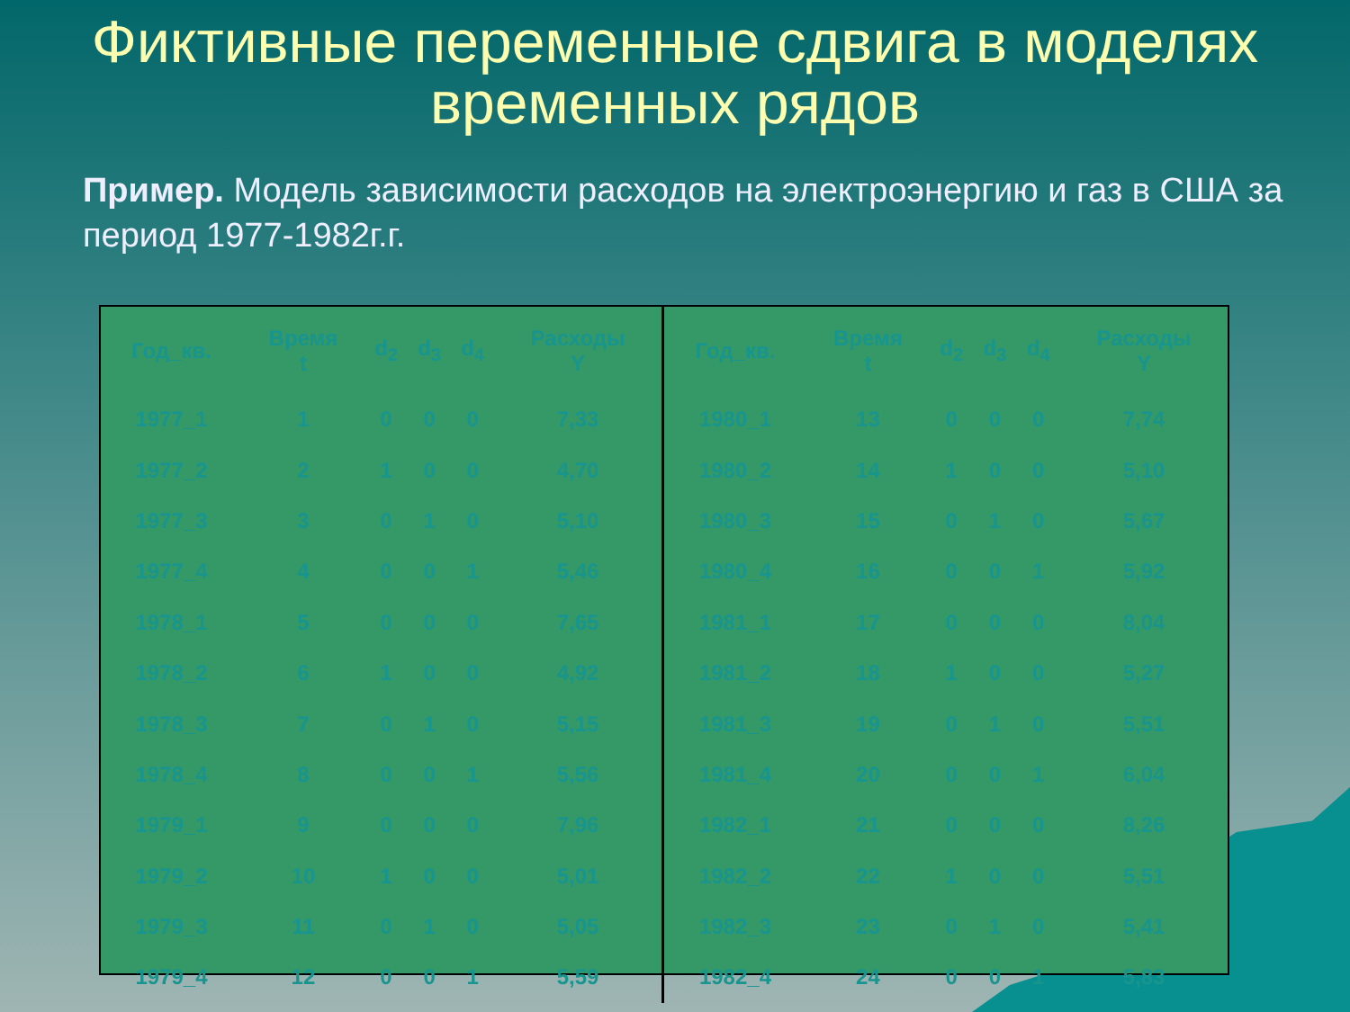Фиктивные переменные сдвига в моделях временных рядов
Пример. Модель зависимости расходов на электроэнергию и газ в США за период 1977-1982г.г.
| Год_кв. | Время t | d<sub>2</sub> | d<sub>3</sub> | d<sub>4</sub> | Расходы Y |
| --- | --- | --- | --- | --- | --- |
| 1977_1 | 1 | 0 | 0 | 0 | 7,33 |
| 1977_2 | 2 | 1 | 0 | 0 | 4,70 |
| 1977_3 | 3 | 0 | 1 | 0 | 5,10 |
| 1977_4 | 4 | 0 | 0 | 1 | 5,46 |
| 1978_1 | 5 | 0 | 0 | 0 | 7,65 |
| 1978_2 | 6 | 1 | 0 | 0 | 4,92 |
| 1978_3 | 7 | 0 | 1 | 0 | 5,15 |
| 1978_4 | 8 | 0 | 0 | 1 | 5,56 |
| 1979_1 | 9 | 0 | 0 | 0 | 7,96 |
| 1979_2 | 10 | 1 | 0 | 0 | 5,01 |
| 1979_3 | 11 | 0 | 1 | 0 | 5,05 |
| 1979_4 | 12 | 0 | 0 | 1 | 5,59 |
| Год_кв. | Время t | d<sub>2</sub> | d<sub>3</sub> | d<sub>4</sub> | Расходы Y |
| --- | --- | --- | --- | --- | --- |
| 1980_1 | 13 | 0 | 0 | 0 | 7,74 |
| 1980_2 | 14 | 1 | 0 | 0 | 5,10 |
| 1980_3 | 15 | 0 | 1 | 0 | 5,67 |
| 1980_4 | 16 | 0 | 0 | 1 | 5,92 |
| 1981_1 | 17 | 0 | 0 | 0 | 8,04 |
| 1981_2 | 18 | 1 | 0 | 0 | 5,27 |
| 1981_3 | 19 | 0 | 1 | 0 | 5,51 |
| 1981_4 | 20 | 0 | 0 | 1 | 6,04 |
| 1982_1 | 21 | 0 | 0 | 0 | 8,26 |
| 1982_2 | 22 | 1 | 0 | 0 | 5,51 |
| 1982_3 | 23 | 0 | 1 | 0 | 5,41 |
| 1982_4 | 24 | 0 | 0 | 1 | 5,83 |